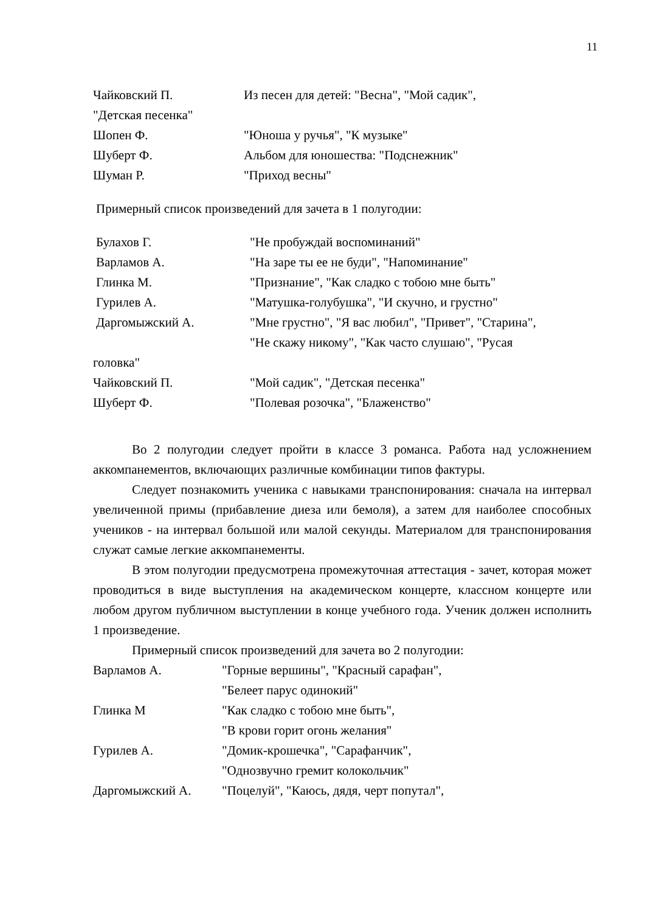11
Чайковский П. Из песен для детей: "Весна", "Мой садик",
"Детская песенка"
Шопен Ф. "Юноша у ручья", "К музыке"
Шуберт Ф. Альбом для юношества: "Подснежник"
Шуман Р. "Приход весны"
Примерный список произведений для зачета в 1 полугодии:
Булахов Г. "Не пробуждай воспоминаний"
Варламов А. "На заре ты ее не буди", "Напоминание"
Глинка М. "Признание", "Как сладко с тобою мне быть"
Гурилев А. "Матушка-голубушка", "И скучно, и грустно"
Даргомыжский А. "Мне грустно", "Я вас любил", "Привет", "Старина",
"Не скажу никому", "Как часто слушаю", "Русая
головка"
Чайковский П. "Мой садик", "Детская песенка"
Шуберт Ф. "Полевая розочка", "Блаженство"
Во 2 полугодии следует пройти в классе 3 романса. Работа над усложнением аккомпанементов, включающих различные комбинации типов фактуры.
Следует познакомить ученика с навыками транспонирования: сначала на интервал увеличенной примы (прибавление диеза или бемоля), а затем для наиболее способных учеников - на интервал большой или малой секунды. Материалом для транспонирования служат самые легкие аккомпанементы.
В этом полугодии предусмотрена промежуточная аттестация - зачет, которая может проводиться в виде выступления на академическом концерте, классном концерте или любом другом публичном выступлении в конце учебного года. Ученик должен исполнить 1 произведение.
Примерный список произведений для зачета во 2 полугодии:
Варламов А. "Горные вершины", "Красный сарафан",
"Белеет парус одинокий"
Глинка М "Как сладко с тобою мне быть",
"В крови горит огонь желания"
Гурилев А. "Домик-крошечка", "Сарафанчик",
"Однозвучно гремит колокольчик"
Даргомыжский А. "Поцелуй", "Каюсь, дядя, черт попутал",